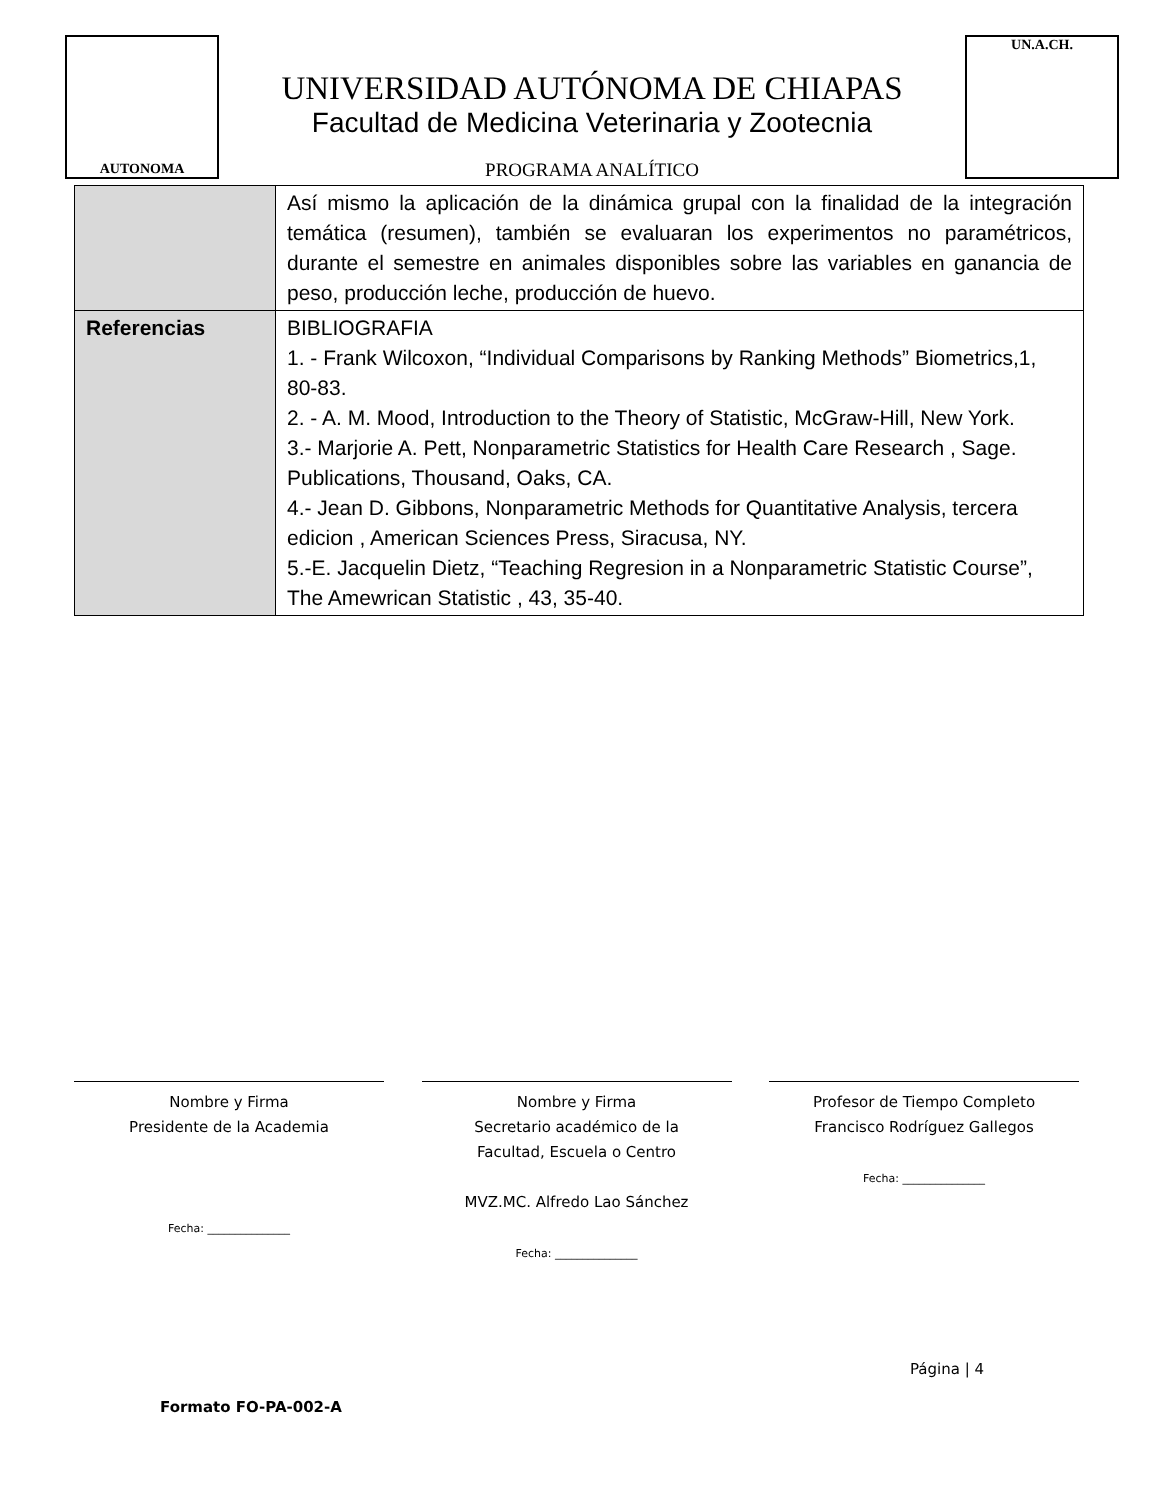AUTONOMA
UNIVERSIDAD AUTÓNOMA DE CHIAPAS
Facultad de Medicina Veterinaria y Zootecnia
PROGRAMA ANALÍTICO
UN.A.CH.
| | Así mismo la aplicación de la dinámica grupal con la finalidad de la integración temática (resumen), también se evaluaran los experimentos no paramétricos, durante el semestre en animales disponibles sobre las variables en ganancia de peso, producción leche, producción de huevo. |
| Referencias | BIBLIOGRAFIA 1. - Frank Wilcoxon, “Individual Comparisons by Ranking Methods” Biometrics,1, 80-83. 2. - A. M. Mood, Introduction to the Theory of Statistic, McGraw-Hill, New York. 3.- Marjorie A. Pett, Nonparametric Statistics for Health Care Research , Sage. Publications, Thousand, Oaks, CA. 4.- Jean D. Gibbons, Nonparametric Methods for Quantitative Analysis, tercera edicion , American Sciences Press, Siracusa, NY. 5.-E. Jacquelin Dietz, “Teaching Regresion in a Nonparametric Statistic Course”, The Amewrican Statistic , 43, 35-40. |
Nombre y Firma
Presidente de la Academia
Fecha: _______________
Nombre y Firma
Secretario académico de la
Facultad, Escuela o Centro
MVZ.MC. Alfredo Lao Sánchez
Fecha: _______________
Profesor de Tiempo Completo
Francisco Rodríguez Gallegos
Fecha: _______________
Página | 4
Formato FO-PA-002-A